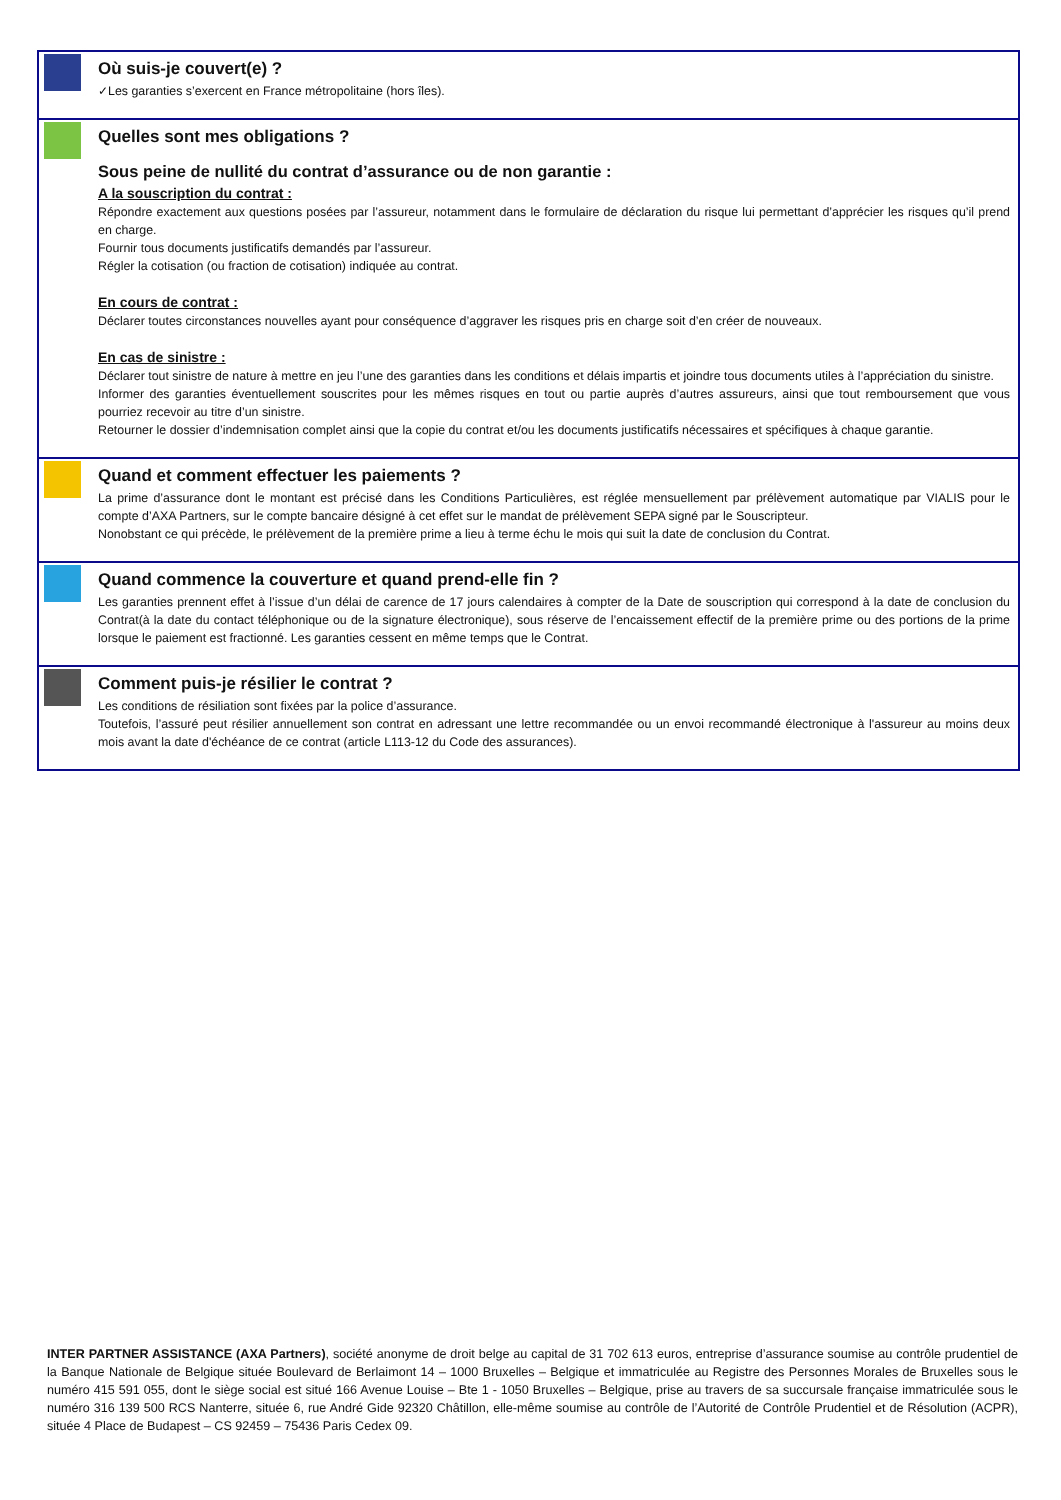Où suis-je couvert(e) ?
✓Les garanties s’exercent en France métropolitaine (hors îles).
Quelles sont mes obligations ?
Sous peine de nullité du contrat d’assurance ou de non garantie :
A la souscription du contrat :
Répondre exactement aux questions posées par l’assureur, notamment dans le formulaire de déclaration du risque lui permettant d’apprécier les risques qu’il prend en charge.
Fournir tous documents justificatifs demandés par l’assureur.
Régler la cotisation (ou fraction de cotisation) indiquée au contrat.
En cours de contrat :
Déclarer toutes circonstances nouvelles ayant pour conséquence d’aggraver les risques pris en charge soit d’en créer de nouveaux.
En cas de sinistre :
Déclarer tout sinistre de nature à mettre en jeu l’une des garanties dans les conditions et délais impartis et joindre tous documents utiles à l’appréciation du sinistre.
Informer des garanties éventuellement souscrites pour les mêmes risques en tout ou partie auprès d’autres assureurs, ainsi que tout remboursement que vous pourriez recevoir au titre d’un sinistre.
Retourner le dossier d’indemnisation complet ainsi que la copie du contrat et/ou les documents justificatifs nécessaires et spécifiques à chaque garantie.
Quand et comment effectuer les paiements ?
La prime d’assurance dont le montant est précisé dans les Conditions Particulières, est réglée mensuellement par prélèvement automatique par VIALIS pour le compte d’AXA Partners, sur le compte bancaire désigné à cet effet sur le mandat de prélèvement SEPA signé par le Souscripteur.
Nonobstant ce qui précède, le prélèvement de la première prime a lieu à terme échu le mois qui suit la date de conclusion du Contrat.
Quand commence la couverture et quand prend-elle fin ?
Les garanties prennent effet à l’issue d’un délai de carence de 17 jours calendaires à compter de la Date de souscription qui correspond à la date de conclusion du Contrat(à la date du contact téléphonique ou de la signature électronique), sous réserve de l’encaissement effectif de la première prime ou des portions de la prime lorsque le paiement est fractionné. Les garanties cessent en même temps que le Contrat.
Comment puis-je résilier le contrat ?
Les conditions de résiliation sont fixées par la police d’assurance.
Toutefois, l’assuré peut résilier annuellement son contrat en adressant une lettre recommandée ou un envoi recommandé électronique à l'assureur au moins deux mois avant la date d'échéance de ce contrat (article L113-12 du Code des assurances).
INTER PARTNER ASSISTANCE (AXA Partners), société anonyme de droit belge au capital de 31 702 613 euros, entreprise d’assurance soumise au contrôle prudentiel de la Banque Nationale de Belgique située Boulevard de Berlaimont 14 – 1000 Bruxelles – Belgique et immatriculée au Registre des Personnes Morales de Bruxelles sous le numéro 415 591 055, dont le siège social est situé 166 Avenue Louise – Bte 1 - 1050 Bruxelles – Belgique, prise au travers de sa succursale française immatriculée sous le numéro 316 139 500 RCS Nanterre, située 6, rue André Gide 92320 Châtillon, elle-même soumise au contrôle de l’Autorité de Contrôle Prudentiel et de Résolution (ACPR), située 4 Place de Budapest – CS 92459 – 75436 Paris Cedex 09.